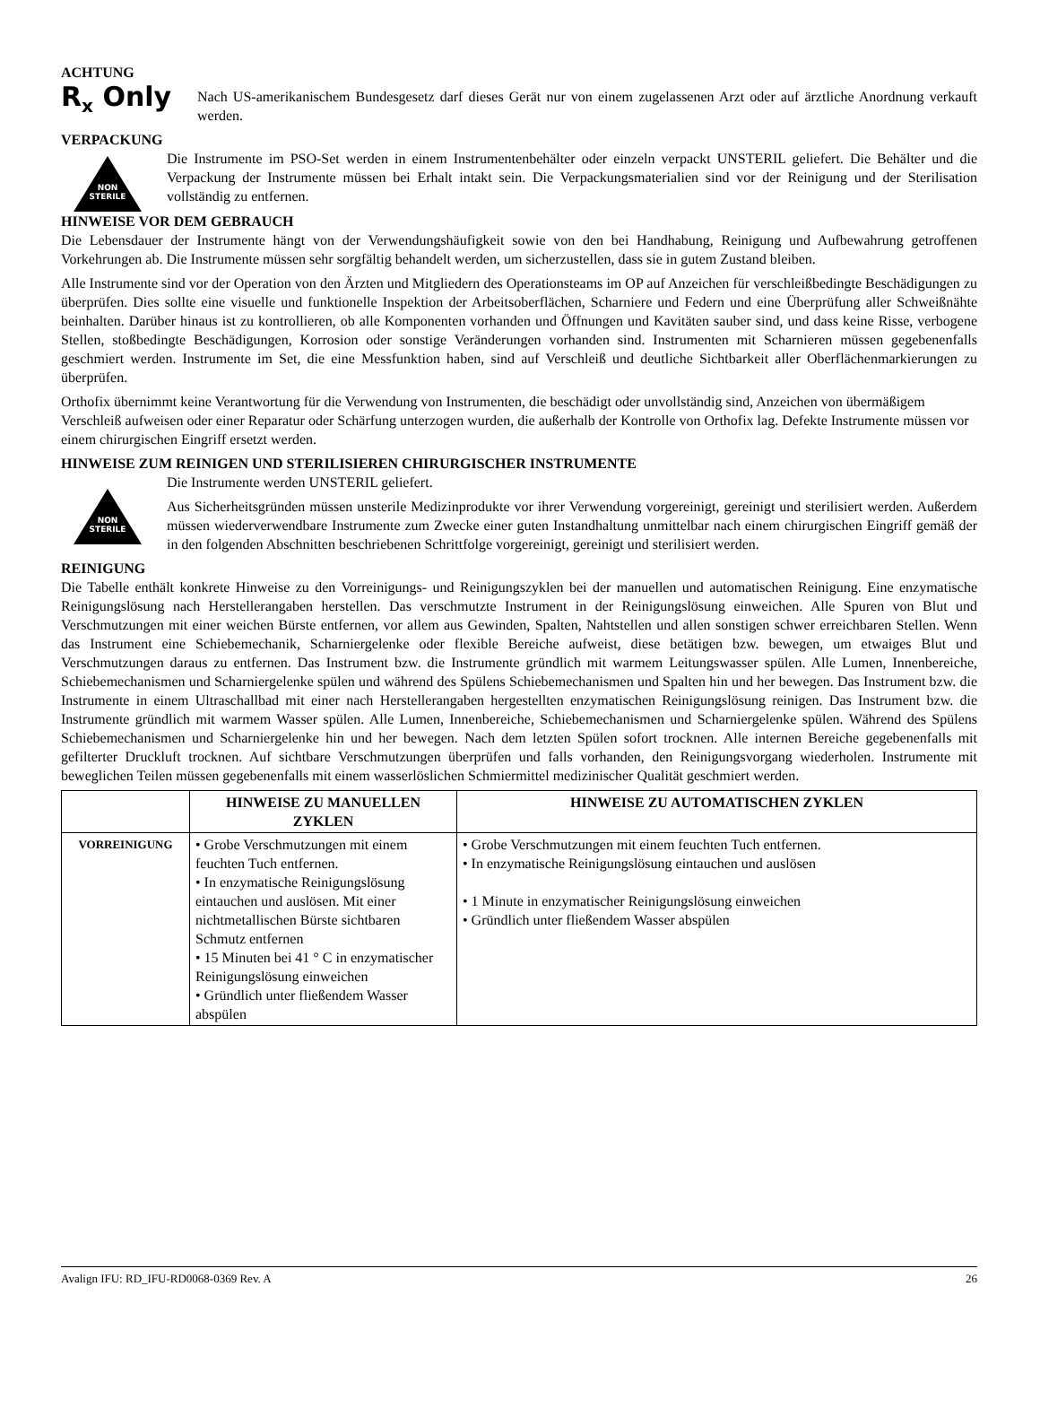ACHTUNG
R<sub>x</sub> Only
Nach US-amerikanischem Bundesgesetz darf dieses Gerät nur von einem zugelassenen Arzt oder auf ärztliche Anordnung verkauft werden.
VERPACKUNG
NON STERILE
Die Instrumente im PSO-Set werden in einem Instrumentenbehälter oder einzeln verpackt UNSTERIL geliefert. Die Behälter und die Verpackung der Instrumente müssen bei Erhalt intakt sein. Die Verpackungsmaterialien sind vor der Reinigung und der Sterilisation vollständig zu entfernen.
HINWEISE VOR DEM GEBRAUCH
Die Lebensdauer der Instrumente hängt von der Verwendungshäufigkeit sowie von den bei Handhabung, Reinigung und Aufbewahrung getroffenen Vorkehrungen ab. Die Instrumente müssen sehr sorgfältig behandelt werden, um sicherzustellen, dass sie in gutem Zustand bleiben.
Alle Instrumente sind vor der Operation von den Ärzten und Mitgliedern des Operationsteams im OP auf Anzeichen für verschleißbedingte Beschädigungen zu überprüfen. Dies sollte eine visuelle und funktionelle Inspektion der Arbeitsoberflächen, Scharniere und Federn und eine Überprüfung aller Schweißnähte beinhalten. Darüber hinaus ist zu kontrollieren, ob alle Komponenten vorhanden und Öffnungen und Kavitäten sauber sind, und dass keine Risse, verbogene Stellen, stoßbedingte Beschädigungen, Korrosion oder sonstige Veränderungen vorhanden sind. Instrumenten mit Scharnieren müssen gegebenenfalls geschmiert werden. Instrumente im Set, die eine Messfunktion haben, sind auf Verschleiß und deutliche Sichtbarkeit aller Oberflächenmarkierungen zu überprüfen.
Orthofix übernimmt keine Verantwortung für die Verwendung von Instrumenten, die beschädigt oder unvollständig sind, Anzeichen von übermäßigem Verschleiß aufweisen oder einer Reparatur oder Schärfung unterzogen wurden, die außerhalb der Kontrolle von Orthofix lag. Defekte Instrumente müssen vor einem chirurgischen Eingriff ersetzt werden.
HINWEISE ZUM REINIGEN UND STERILISIEREN CHIRURGISCHER INSTRUMENTE
NON STERILE
Die Instrumente werden UNSTERIL geliefert.
Aus Sicherheitsgründen müssen unsterile Medizinprodukte vor ihrer Verwendung vorgereinigt, gereinigt und sterilisiert werden. Außerdem müssen wiederverwendbare Instrumente zum Zwecke einer guten Instandhaltung unmittelbar nach einem chirurgischen Eingriff gemäß der in den folgenden Abschnitten beschriebenen Schrittfolge vorgereinigt, gereinigt und sterilisiert werden.
REINIGUNG
Die Tabelle enthält konkrete Hinweise zu den Vorreinigungs- und Reinigungszyklen bei der manuellen und automatischen Reinigung. Eine enzymatische Reinigungslösung nach Herstellerangaben herstellen. Das verschmutzte Instrument in der Reinigungslösung einweichen. Alle Spuren von Blut und Verschmutzungen mit einer weichen Bürste entfernen, vor allem aus Gewinden, Spalten, Nahtstellen und allen sonstigen schwer erreichbaren Stellen. Wenn das Instrument eine Schiebemechanik, Scharniergelenke oder flexible Bereiche aufweist, diese betätigen bzw. bewegen, um etwaiges Blut und Verschmutzungen daraus zu entfernen. Das Instrument bzw. die Instrumente gründlich mit warmem Leitungswasser spülen. Alle Lumen, Innenbereiche, Schiebemechanismen und Scharniergelenke spülen und während des Spülens Schiebemechanismen und Spalten hin und her bewegen. Das Instrument bzw. die Instrumente in einem Ultraschallbad mit einer nach Herstellerangaben hergestellten enzymatischen Reinigungslösung reinigen. Das Instrument bzw. die Instrumente gründlich mit warmem Wasser spülen. Alle Lumen, Innenbereiche, Schiebemechanismen und Scharniergelenke spülen. Während des Spülens Schiebemechanismen und Scharniergelenke hin und her bewegen. Nach dem letzten Spülen sofort trocknen. Alle internen Bereiche gegebenenfalls mit gefilterter Druckluft trocknen. Auf sichtbare Verschmutzungen überprüfen und falls vorhanden, den Reinigungsvorgang wiederholen. Instrumente mit beweglichen Teilen müssen gegebenenfalls mit einem wasserlöslichen Schmiermittel medizinischer Qualität geschmiert werden.
| | HINWEISE ZU MANUELLEN ZYKLEN | HINWEISE ZU AUTOMATISCHEN ZYKLEN |
| --- | --- | --- |
| VORREINIGUNG | • Grobe Verschmutzungen mit einem feuchten Tuch entfernen. • In enzymatische Reinigungslösung eintauchen und auslösen. Mit einer nichtmetallischen Bürste sichtbaren Schmutz entfernen • 15 Minuten bei 41 ° C in enzymatischer Reinigungslösung einweichen • Gründlich unter fließendem Wasser abspülen | • Grobe Verschmutzungen mit einem feuchten Tuch entfernen. • In enzymatische Reinigungslösung eintauchen und auslösen • 1 Minute in enzymatischer Reinigungslösung einweichen • Gründlich unter fließendem Wasser abspülen |
Avalign IFU: RD_IFU-RD0068-0369 Rev. A 26